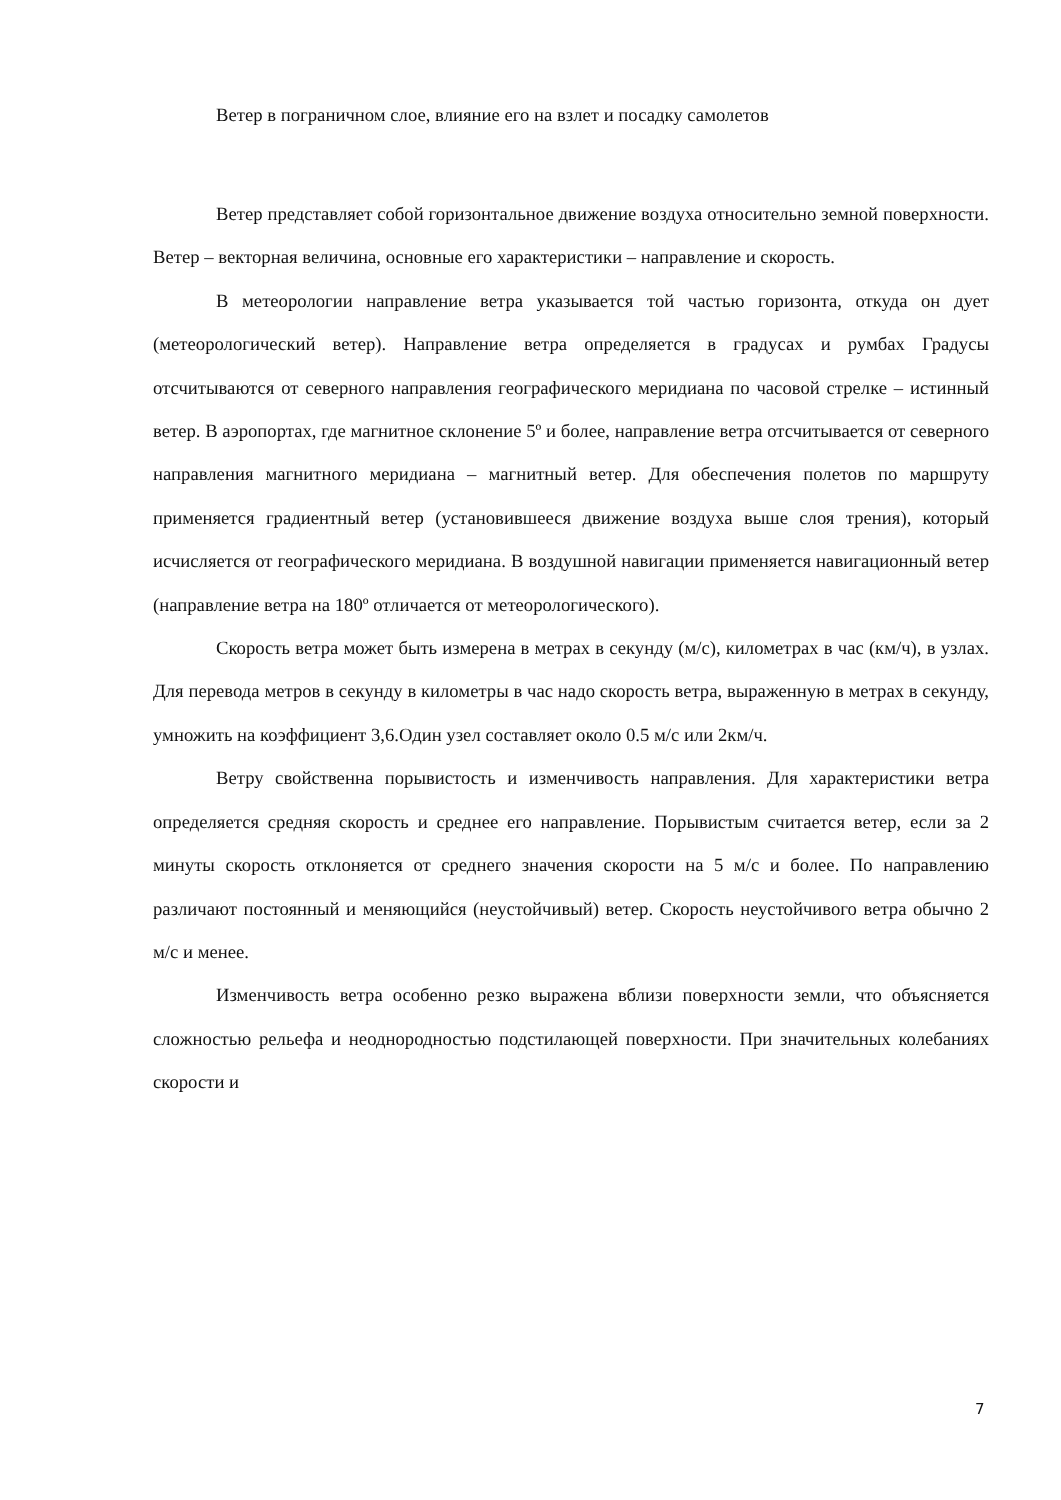Ветер в пограничном слое, влияние его на взлет и посадку самолетов
Ветер представляет собой горизонтальное движение воздуха относительно земной поверхности. Ветер – векторная величина, основные его характеристики – направление и скорость.
В метеорологии направление ветра указывается той частью горизонта, откуда он дует (метеорологический ветер). Направление ветра определяется в градусах и румбах Градусы отсчитываются от северного направления географического меридиана по часовой стрелке – истинный ветер. В аэропортах, где магнитное склонение 5º и более, направление ветра отсчитывается от северного направления магнитного меридиана – магнитный ветер. Для обеспечения полетов по маршруту применяется градиентный ветер (установившееся движение воздуха выше слоя трения), который исчисляется от географического меридиана. В воздушной навигации применяется навигационный ветер (направление ветра на 180º отличается от метеорологического).
Скорость ветра может быть измерена в метрах в секунду (м/с), километрах в час (км/ч), в узлах. Для перевода метров в секунду в километры в час надо скорость ветра, выраженную в метрах в секунду, умножить на коэффициент 3,6.Один узел составляет около 0.5 м/с или 2км/ч.
Ветру свойственна порывистость и изменчивость направления. Для характеристики ветра определяется средняя скорость и среднее его направление. Порывистым считается ветер, если за 2 минуты скорость отклоняется от среднего значения скорости на 5 м/с и более. По направлению различают постоянный и меняющийся (неустойчивый) ветер. Скорость неустойчивого ветра обычно 2 м/с и менее.
Изменчивость ветра особенно резко выражена вблизи поверхности земли, что объясняется сложностью рельефа и неоднородностью подстилающей поверхности. При значительных колебаниях скорости и
7